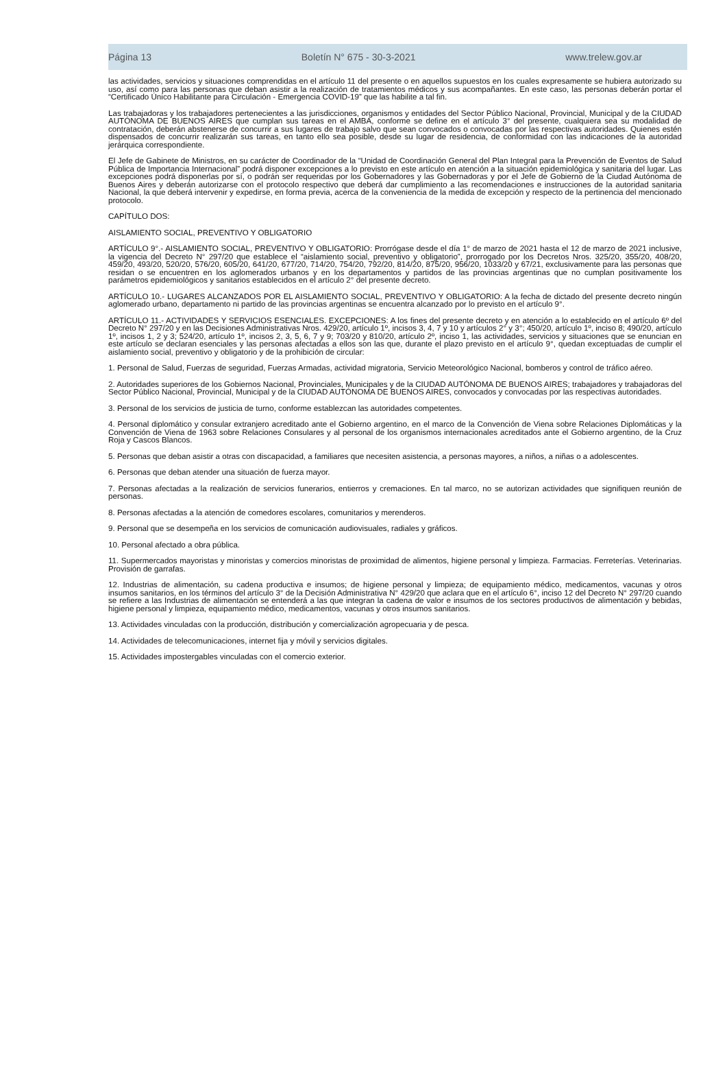Página 13 Boletín N° 675 - 30-3-2021 www.trelew.gov.ar
las actividades, servicios y situaciones comprendidas en el artículo 11 del presente o en aquellos supuestos en los cuales expresamente se hubiera autorizado su uso, así como para las personas que deban asistir a la realización de tratamientos médicos y sus acompañantes. En este caso, las personas deberán portar el “Certificado Único Habilitante para Circulación - Emergencia COVID-19” que las habilite a tal fin.
Las trabajadoras y los trabajadores pertenecientes a las jurisdicciones, organismos y entidades del Sector Público Nacional, Provincial, Municipal y de la CIUDAD AUTÓNOMA DE BUENOS AIRES que cumplan sus tareas en el AMBA, conforme se define en el artículo 3° del presente, cualquiera sea su modalidad de contratación, deberán abstenerse de concurrir a sus lugares de trabajo salvo que sean convocados o convocadas por las respectivas autoridades. Quienes estén dispensados de concurrir realizarán sus tareas, en tanto ello sea posible, desde su lugar de residencia, de conformidad con las indicaciones de la autoridad jerárquica correspondiente.
El Jefe de Gabinete de Ministros, en su carácter de Coordinador de la “Unidad de Coordinación General del Plan Integral para la Prevención de Eventos de Salud Pública de Importancia Internacional” podrá disponer excepciones a lo previsto en este artículo en atención a la situación epidemiológica y sanitaria del lugar. Las excepciones podrá disponerlas por sí, o podrán ser requeridas por los Gobernadores y las Gobernadoras y por el Jefe de Gobierno de la Ciudad Autónoma de Buenos Aires y deberán autorizarse con el protocolo respectivo que deberá dar cumplimiento a las recomendaciones e instrucciones de la autoridad sanitaria Nacional, la que deberá intervenir y expedirse, en forma previa, acerca de la conveniencia de la medida de excepción y respecto de la pertinencia del mencionado protocolo.
CAPÍTULO DOS:
AISLAMIENTO SOCIAL, PREVENTIVO Y OBLIGATORIO
ARTÍCULO 9°.- AISLAMIENTO SOCIAL, PREVENTIVO Y OBLIGATORIO: Prorrógase desde el día 1° de marzo de 2021 hasta el 12 de marzo de 2021 inclusive, la vigencia del Decreto N° 297/20 que establece el “aislamiento social, preventivo y obligatorio”, prorrogado por los Decretos Nros. 325/20, 355/20, 408/20, 459/20, 493/20, 520/20, 576/20, 605/20, 641/20, 677/20, 714/20, 754/20, 792/20, 814/20, 875/20, 956/20, 1033/20 y 67/21, exclusivamente para las personas que residan o se encuentren en los aglomerados urbanos y en los departamentos y partidos de las provincias argentinas que no cumplan positivamente los parámetros epidemiológicos y sanitarios establecidos en el artículo 2° del presente decreto.
ARTÍCULO 10.- LUGARES ALCANZADOS POR EL AISLAMIENTO SOCIAL, PREVENTIVO Y OBLIGATORIO: A la fecha de dictado del presente decreto ningún aglomerado urbano, departamento ni partido de las provincias argentinas se encuentra alcanzado por lo previsto en el artículo 9°.
ARTÍCULO 11.- ACTIVIDADES Y SERVICIOS ESENCIALES. EXCEPCIONES: A los fines del presente decreto y en atención a lo establecido en el artículo 6º del Decreto N° 297/20 y en las Decisiones Administrativas Nros. 429/20, artículo 1º, incisos 3, 4, 7 y 10 y artículos 2° y 3°; 450/20, artículo 1º, inciso 8; 490/20, artículo 1º, incisos 1, 2 y 3; 524/20, artículo 1º, incisos 2, 3, 5, 6, 7 y 9; 703/20 y 810/20, artículo 2º, inciso 1, las actividades, servicios y situaciones que se enuncian en este artículo se declaran esenciales y las personas afectadas a ellos son las que, durante el plazo previsto en el artículo 9°, quedan exceptuadas de cumplir el aislamiento social, preventivo y obligatorio y de la prohibición de circular:
1. Personal de Salud, Fuerzas de seguridad, Fuerzas Armadas, actividad migratoria, Servicio Meteorológico Nacional, bomberos y control de tráfico aéreo.
2. Autoridades superiores de los Gobiernos Nacional, Provinciales, Municipales y de la CIUDAD AUTÓNOMA DE BUENOS AIRES; trabajadores y trabajadoras del Sector Público Nacional, Provincial, Municipal y de la CIUDAD AUTÓNOMA DE BUENOS AIRES, convocados y convocadas por las respectivas autoridades.
3. Personal de los servicios de justicia de turno, conforme establezcan las autoridades competentes.
4. Personal diplomático y consular extranjero acreditado ante el Gobierno argentino, en el marco de la Convención de Viena sobre Relaciones Diplomáticas y la Convención de Viena de 1963 sobre Relaciones Consulares y al personal de los organismos internacionales acreditados ante el Gobierno argentino, de la Cruz Roja y Cascos Blancos.
5. Personas que deban asistir a otras con discapacidad, a familiares que necesiten asistencia, a personas mayores, a niños, a niñas o a adolescentes.
6. Personas que deban atender una situación de fuerza mayor.
7. Personas afectadas a la realización de servicios funerarios, entierros y cremaciones. En tal marco, no se autorizan actividades que signifiquen reunión de personas.
8. Personas afectadas a la atención de comedores escolares, comunitarios y merenderos.
9. Personal que se desempeña en los servicios de comunicación audiovisuales, radiales y gráficos.
10. Personal afectado a obra pública.
11. Supermercados mayoristas y minoristas y comercios minoristas de proximidad de alimentos, higiene personal y limpieza. Farmacias. Ferreterías. Veterinarias. Provisión de garrafas.
12. Industrias de alimentación, su cadena productiva e insumos; de higiene personal y limpieza; de equipamiento médico, medicamentos, vacunas y otros insumos sanitarios, en los términos del artículo 3° de la Decisión Administrativa N° 429/20 que aclara que en el artículo 6°, inciso 12 del Decreto N° 297/20 cuando se refiere a las Industrias de alimentación se entenderá a las que integran la cadena de valor e insumos de los sectores productivos de alimentación y bebidas, higiene personal y limpieza, equipamiento médico, medicamentos, vacunas y otros insumos sanitarios.
13. Actividades vinculadas con la producción, distribución y comercialización agropecuaria y de pesca.
14. Actividades de telecomunicaciones, internet fija y móvil y servicios digitales.
15. Actividades impostergables vinculadas con el comercio exterior.